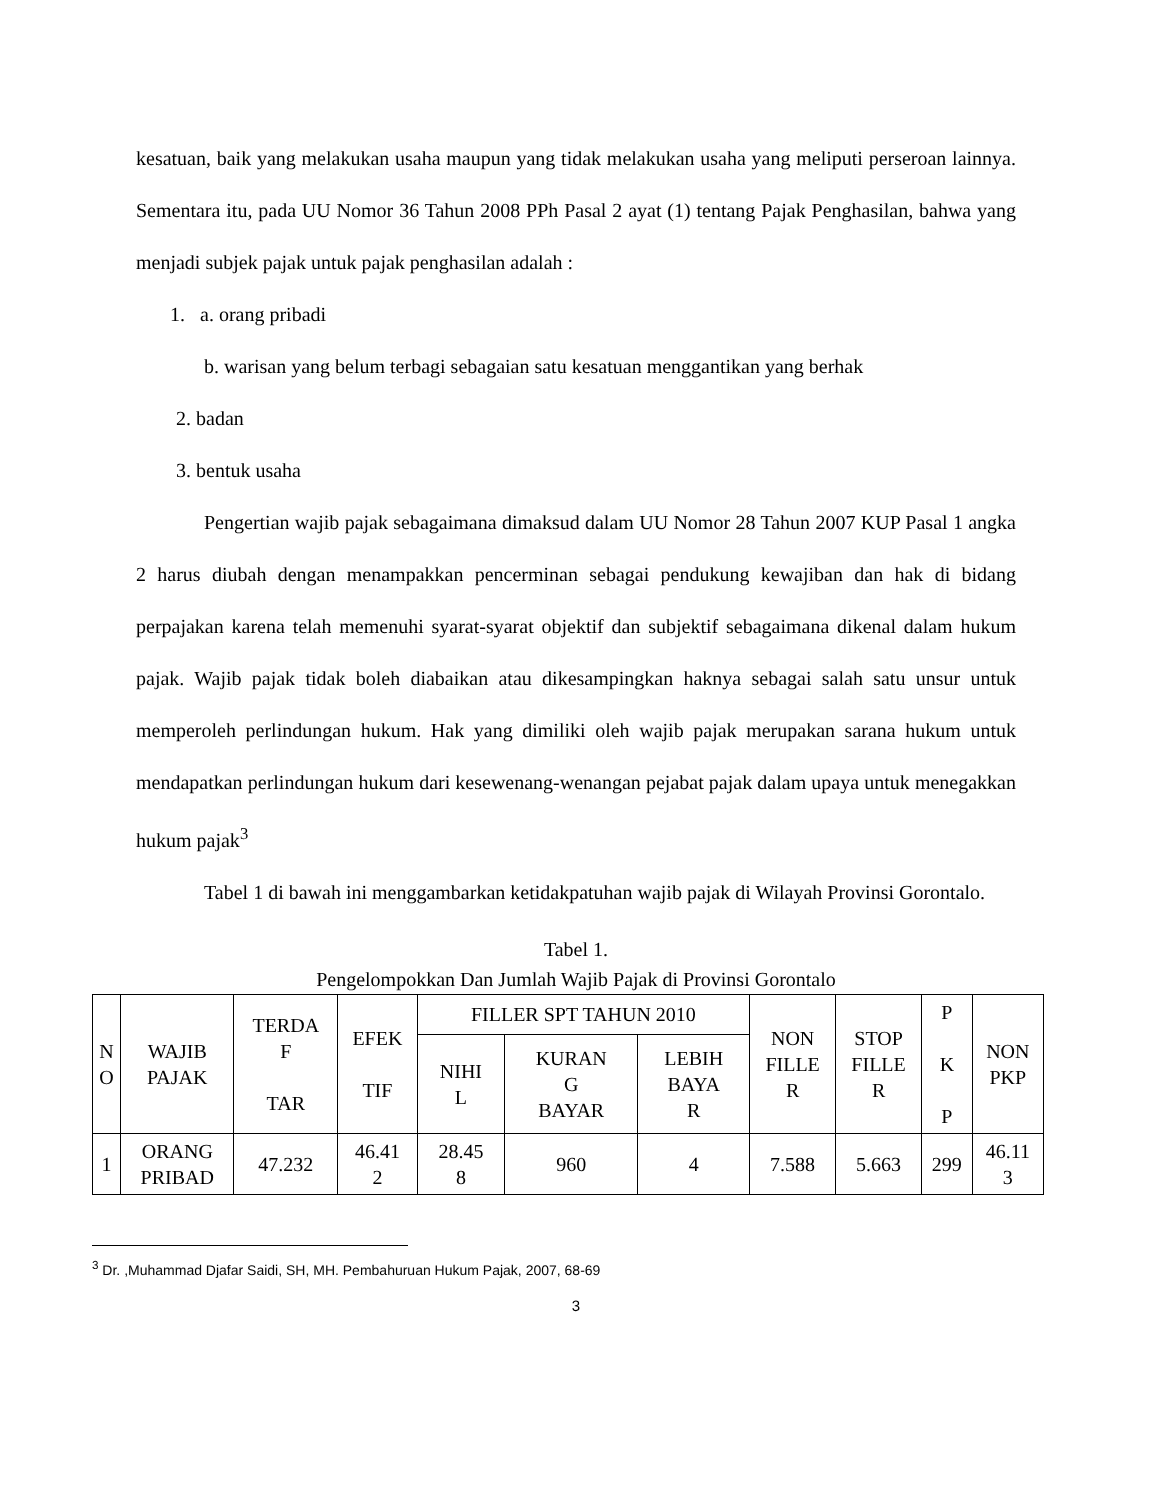kesatuan, baik yang melakukan usaha maupun yang tidak melakukan usaha yang meliputi perseroan lainnya. Sementara itu, pada UU Nomor 36 Tahun 2008 PPh Pasal 2 ayat (1) tentang Pajak Penghasilan, bahwa yang menjadi subjek pajak untuk pajak penghasilan adalah :
1. a. orang pribadi
b. warisan yang belum terbagi sebagaian satu kesatuan menggantikan yang berhak
2. badan
3. bentuk usaha
Pengertian wajib pajak sebagaimana dimaksud dalam UU Nomor 28 Tahun 2007 KUP Pasal 1 angka 2 harus diubah dengan menampakkan pencerminan sebagai pendukung kewajiban dan hak di bidang perpajakan karena telah memenuhi syarat-syarat objektif dan subjektif sebagaimana dikenal dalam hukum pajak. Wajib pajak tidak boleh diabaikan atau dikesampingkan haknya sebagai salah satu unsur untuk memperoleh perlindungan hukum. Hak yang dimiliki oleh wajib pajak merupakan sarana hukum untuk mendapatkan perlindungan hukum dari kesewenang-wenangan pejabat pajak dalam upaya untuk menegakkan hukum pajak<sup>3</sup>
Tabel 1 di bawah ini menggambarkan ketidakpatuhan wajib pajak di Wilayah Provinsi Gorontalo.
Tabel 1.
Pengelompokkan Dan Jumlah Wajib Pajak di Provinsi Gorontalo
| N O | WAJIB PAJAK | TERDA F TAR | EFEK TIF | FILLER SPT TAHUN 2010 | | | NON FILLE R | STOP FILLE R | P K P | NON PKP |
| --- | --- | --- | --- | --- | --- | --- | --- | --- | --- | --- |
| | | | | NIHI L | KURAN G BAYAR | LEBIH BAYA R | | | | |
| 1 | ORANG PRIBAD | 47.232 | 46.41 2 | 28.45 8 | 960 | 4 | 7.588 | 5.663 | 299 | 46.11 3 |
<sup>3</sup> Dr. ,Muhammad Djafar Saidi, SH, MH. Pembahuruan Hukum Pajak, 2007, 68-69
3